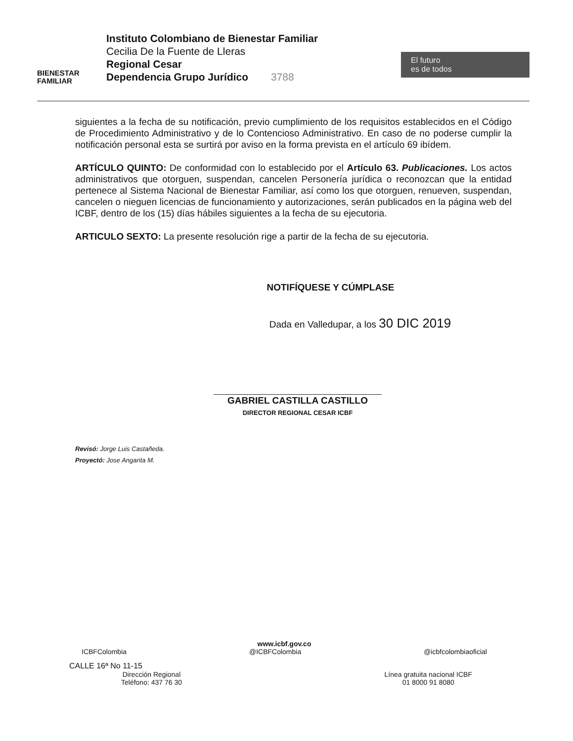BIENESTAR
FAMILIAR
Instituto Colombiano de Bienestar Familiar
Cecilia De la Fuente de Lleras
Regional Cesar
Dependencia Grupo Jurídico 3788
El futuro
es de todos
siguientes a la fecha de su notificación, previo cumplimiento de los requisitos establecidos en el Código de Procedimiento Administrativo y de lo Contencioso Administrativo. En caso de no poderse cumplir la notificación personal esta se surtirá por aviso en la forma prevista en el artículo 69 ibídem.
ARTÍCULO QUINTO: De conformidad con lo establecido por el Artículo 63. Publicaciones. Los actos administrativos que otorguen, suspendan, cancelen Personería jurídica o reconozcan que la entidad pertenece al Sistema Nacional de Bienestar Familiar, así como los que otorguen, renueven, suspendan, cancelen o nieguen licencias de funcionamiento y autorizaciones, serán publicados en la página web del ICBF, dentro de los (15) días hábiles siguientes a la fecha de su ejecutoria.
ARTICULO SEXTO: La presente resolución rige a partir de la fecha de su ejecutoria.
NOTIFÍQUESE Y CÚMPLASE
Dada en Valledupar, a los 30 DIC 2019
GABRIEL CASTILLA CASTILLO
DIRECTOR REGIONAL CESAR ICBF
Revisó: Jorge Luis Castañeda.
Proyectó: Jose Angarita M.
www.icbf.gov.co
ICBFColombia @ICBFColombia @icbfcolombiaoficial
CALLE 16ª No 11-15
Dirección Regional
Teléfono: 437 76 30 Línea gratuita nacional ICBF
01 8000 91 8080